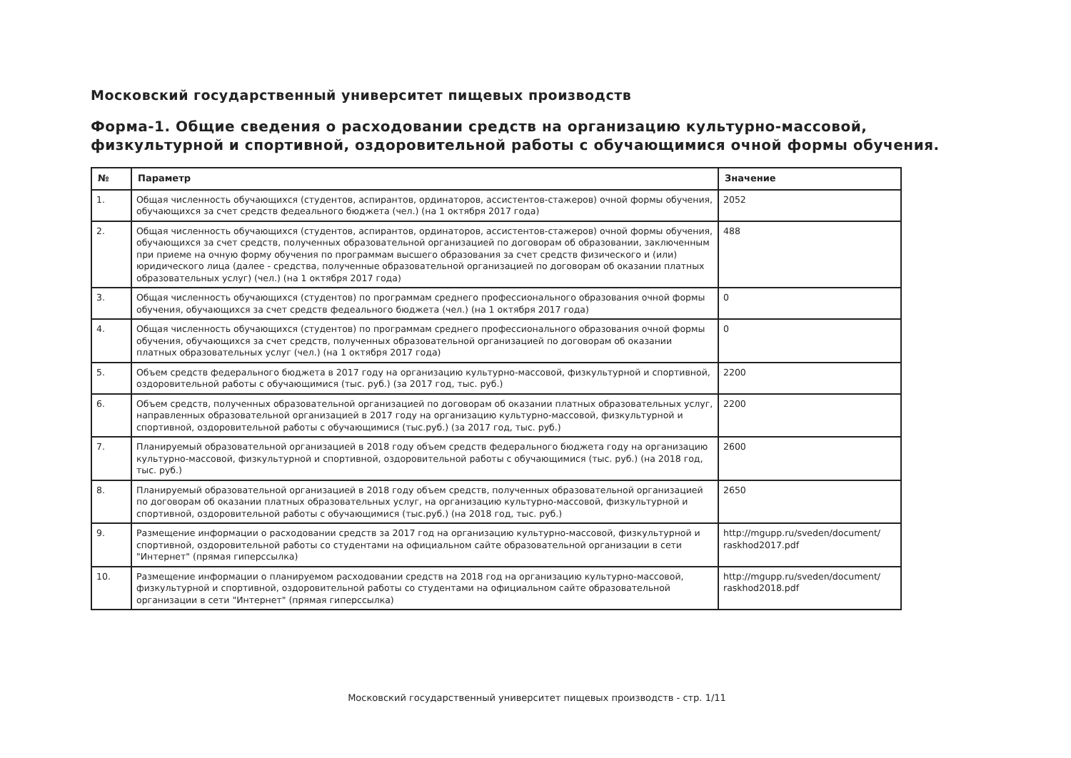Московский государственный университет пищевых производств
Форма-1. Общие сведения о расходовании средств на организацию культурно-массовой,
физкультурной и спортивной, оздоровительной работы с обучающимися очной формы обучения.
| № | Параметр | Значение |
| --- | --- | --- |
| 1. | Общая численность обучающихся (студентов, аспирантов, ординаторов, ассистентов-стажеров) очной формы обучения, обучающихся за счет средств федеального бюджета (чел.) (на 1 октября 2017 года) | 2052 |
| 2. | Общая численность обучающихся (студентов, аспирантов, ординаторов, ассистентов-стажеров) очной формы обучения, обучающихся за счет средств, полученных образовательной организацией по договорам об образовании, заключенным при приеме на очную форму обучения по программам высшего образования за счет средств физического и (или) юридического лица (далее - средства, полученные образовательной организацией по договорам об оказании платных образовательных услуг) (чел.) (на 1 октября 2017 года) | 488 |
| 3. | Общая численность обучающихся (студентов) по программам среднего профессионального образования очной формы обучения, обучающихся за счет средств федеального бюджета (чел.) (на 1 октября 2017 года) | 0 |
| 4. | Общая численность обучающихся (студентов) по программам среднего профессионального образования очной формы обучения, обучающихся за счет средств, полученных образовательной организацией по договорам об оказании платных образовательных услуг (чел.) (на 1 октября 2017 года) | 0 |
| 5. | Объем средств федерального бюджета в 2017 году на организацию культурно-массовой, физкультурной и спортивной, оздоровительной работы с обучающимися (тыс. руб.) (за 2017 год, тыс. руб.) | 2200 |
| 6. | Объем средств, полученных образовательной организацией по договорам об оказании платных образовательных услуг, направленных образовательной организацией в 2017 году на организацию культурно-массовой, физкультурной и спортивной, оздоровительной работы с обучающимися (тыс.руб.) (за 2017 год, тыс. руб.) | 2200 |
| 7. | Планируемый образовательной организацией в 2018 году объем средств федерального бюджета году на организацию культурно-массовой, физкультурной и спортивной, оздоровительной работы с обучающимися (тыс. руб.) (на 2018 год, тыс. руб.) | 2600 |
| 8. | Планируемый образовательной организацией в 2018 году объем средств, полученных образовательной организацией по договорам об оказании платных образовательных услуг, на организацию культурно-массовой, физкультурной и спортивной, оздоровительной работы с обучающимися (тыс.руб.) (на 2018 год, тыс. руб.) | 2650 |
| 9. | Размещение информации о расходовании средств за 2017 год на организацию культурно-массовой, физкультурной и спортивной, оздоровительной работы со студентами на официальном сайте образовательной организации в сети "Интернет" (прямая гиперссылка) | http://mgupp.ru/sveden/document/ raskhod2017.pdf |
| 10. | Размещение информации о планируемом расходовании средств на 2018 год на организацию культурно-массовой, физкультурной и спортивной, оздоровительной работы со студентами на официальном сайте образовательной организации в сети "Интернет" (прямая гиперссылка) | http://mgupp.ru/sveden/document/ raskhod2018.pdf |
Московский государственный университет пищевых производств - стр. 1/11